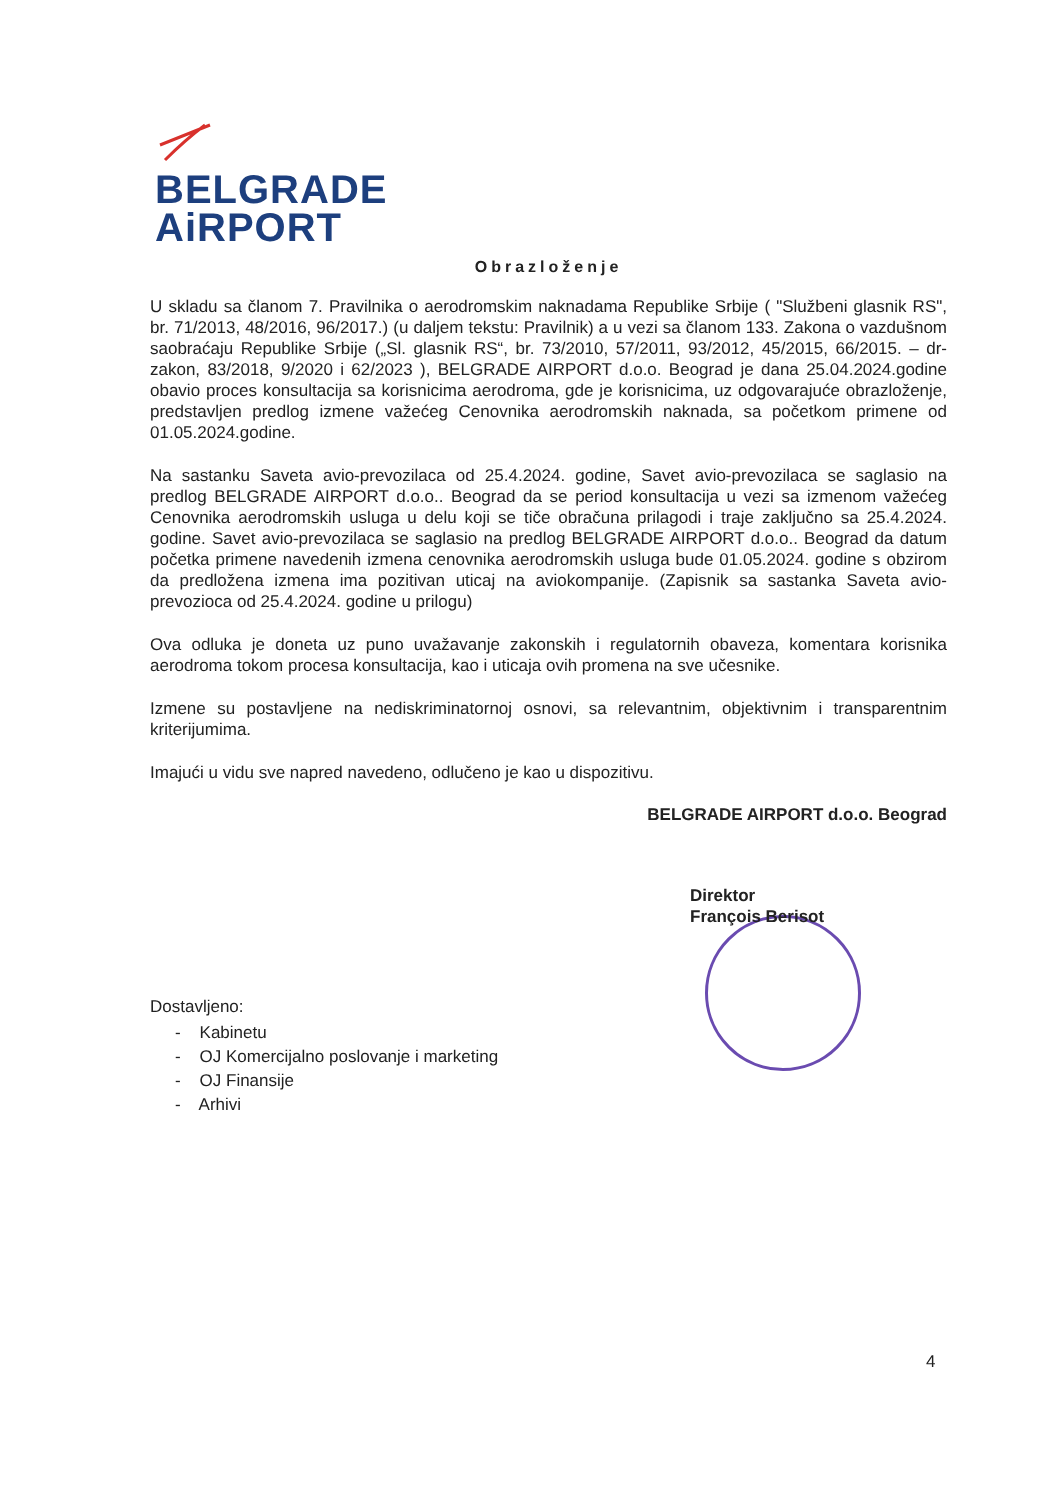BELGRADE
AiRPORT
Obrazloženje
U skladu sa članom 7. Pravilnika o aerodromskim naknadama Republike Srbije ( "Službeni glasnik RS", br. 71/2013, 48/2016, 96/2017.) (u daljem tekstu: Pravilnik) a u vezi sa članom 133. Zakona o vazdušnom saobraćaju Republike Srbije („Sl. glasnik RS“, br. 73/2010, 57/2011, 93/2012, 45/2015, 66/2015. – dr-zakon, 83/2018, 9/2020 i 62/2023 ), BELGRADE AIRPORT d.o.o. Beograd je dana 25.04.2024.godine obavio proces konsultacija sa korisnicima aerodroma, gde je korisnicima, uz odgovarajuće obrazloženje, predstavljen predlog izmene važećeg Cenovnika aerodromskih naknada, sa početkom primene od 01.05.2024.godine.
Na sastanku Saveta avio-prevozilaca od 25.4.2024. godine, Savet avio-prevozilaca se saglasio na predlog BELGRADE AIRPORT d.o.o.. Beograd da se period konsultacija u vezi sa izmenom važećeg Cenovnika aerodromskih usluga u delu koji se tiče obračuna prilagodi i traje zaključno sa 25.4.2024. godine. Savet avio-prevozilaca se saglasio na predlog BELGRADE AIRPORT d.o.o.. Beograd da datum početka primene navedenih izmena cenovnika aerodromskih usluga bude 01.05.2024. godine s obzirom da predložena izmena ima pozitivan uticaj na aviokompanije. (Zapisnik sa sastanka Saveta avio-prevozioca od 25.4.2024. godine u prilogu)
Ova odluka je doneta uz puno uvažavanje zakonskih i regulatornih obaveza, komentara korisnika aerodroma tokom procesa konsultacija, kao i uticaja ovih promena na sve učesnike.
Izmene su postavljene na nediskriminatornoj osnovi, sa relevantnim, objektivnim i transparentnim kriterijumima.
Imajući u vidu sve napred navedeno, odlučeno je kao u dispozitivu.
BELGRADE AIRPORT d.o.o. Beograd
Direktor
François Berisot
Dostavljeno:
- Kabinetu
- OJ Komercijalno poslovanje i marketing
- OJ Finansije
- Arhivi
4